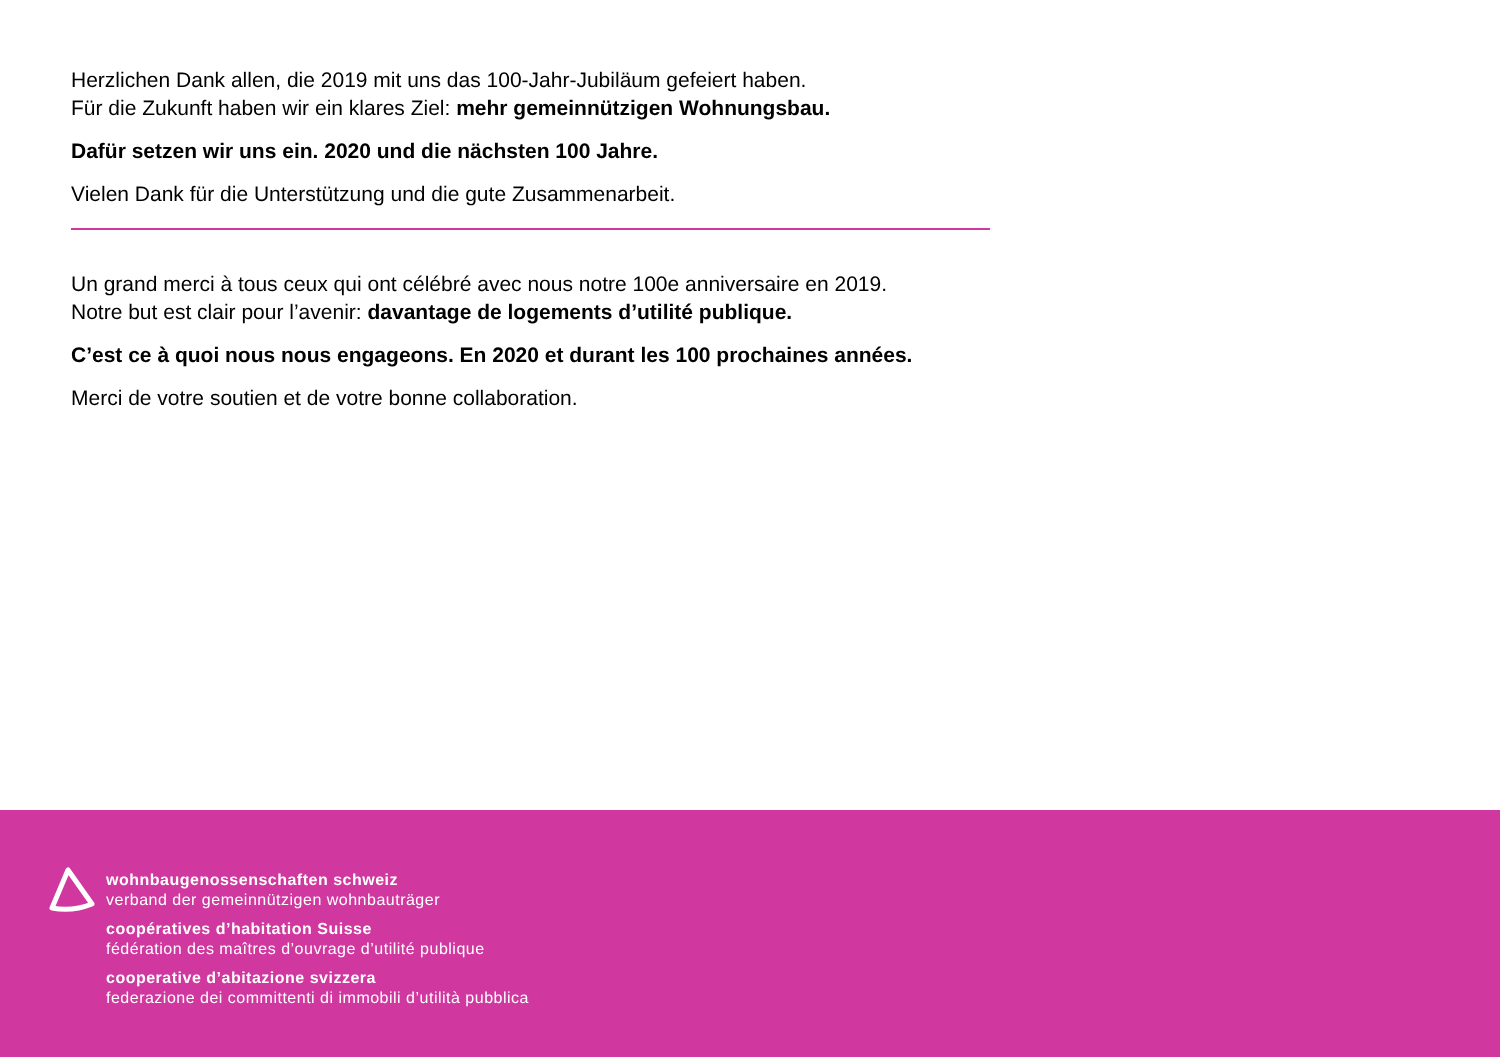Herzlichen Dank allen, die 2019 mit uns das 100-Jahr-Jubiläum gefeiert haben.
Für die Zukunft haben wir ein klares Ziel: mehr gemeinnützigen Wohnungsbau.
Dafür setzen wir uns ein. 2020 und die nächsten 100 Jahre.
Vielen Dank für die Unterstützung und die gute Zusammenarbeit.
Un grand merci à tous ceux qui ont célébré avec nous notre 100e anniversaire en 2019.
Notre but est clair pour l’avenir: davantage de logements d’utilité publique.
C’est ce à quoi nous nous engageons. En 2020 et durant les 100 prochaines années.
Merci de votre soutien et de votre bonne collaboration.
wohnbaugenossenschaften schweiz
verband der gemeinnützigen wohnbauträger
coopératives d’habitation Suisse
fédération des maîtres d’ouvrage d’utilité publique
cooperative d’abitazione svizzera
federazione dei committenti di immobili d’utilità pubblica